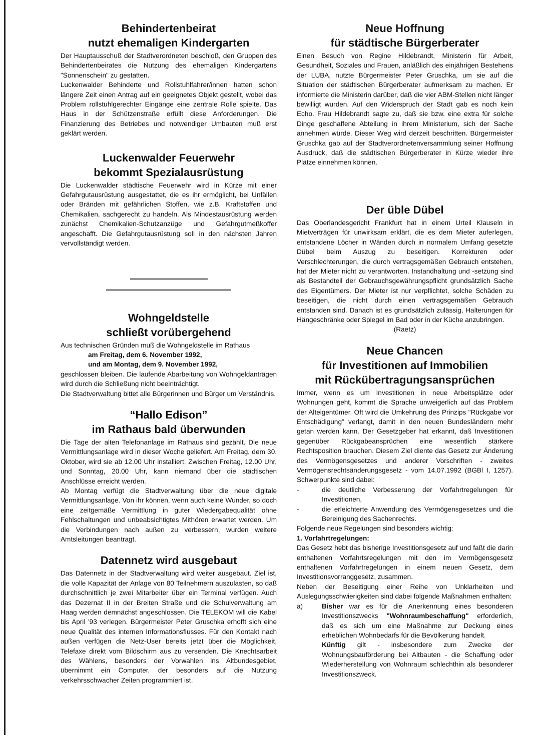Behindertenbeirat
nutzt ehemaligen Kindergarten
Der Hauptausschuß der Stadtverordneten beschloß, den Gruppen des Behindertenbeirates die Nutzung des ehemaligen Kindergartens "Sonnenschein" zu gestatten.
Luckenwalder Behinderte und Rollstuhlfahrer/innen hatten schon längere Zeit einen Antrag auf ein geeignetes Objekt gestellt, wobei das Problem rollstuhlgerechter Eingänge eine zentrale Rolle spielte. Das Haus in der Schützenstraße erfüllt diese Anforderungen. Die Finanzierung des Betriebes und notwendiger Umbauten muß erst geklärt werden.
Luckenwalder Feuerwehr
bekommt Spezialausrüstung
Die Luckenwalder städtische Feuerwehr wird in Kürze mit einer Gefahrgutausrüstung ausgestattet, die es ihr ermöglicht, bei Unfällen oder Bränden mit gefährlichen Stoffen, wie z.B. Kraftstoffen und Chemikalien, sachgerecht zu handeln. Als Mindestausrüstung werden zunächst Chemikalien-Schutzanzüge und Gefahrgutmeßkoffer angeschafft. Die Gefahrgutausrüstung soll in den nächsten Jahren vervollständigt werden.
Wohngeldstelle
schließt vorübergehend
Aus technischen Gründen muß die Wohngeldstelle im Rathaus
am Freitag, dem 6. November 1992,
und am Montag, dem 9. November 1992,
geschlossen bleiben. Die laufende Abarbeitung von Wohngeldanträgen wird durch die Schließung nicht beeinträchtigt.
Die Stadtverwaltung bittet alle Bürgerinnen und Bürger um Verständnis.
“Hallo Edison”
im Rathaus bald überwunden
Die Tage der alten Telefonanlage im Rathaus sind gezählt. Die neue Vermittlungsanlage wird in dieser Woche geliefert. Am Freitag, dem 30. Oktober, wird sie ab 12.00 Uhr installiert. Zwischen Freitag, 12.00 Uhr, und Sonntag, 20.00 Uhr, kann niemand über die städtischen Anschlüsse erreicht werden.
Ab Montag verfügt die Stadtverwaltung über die neue digitale Vermittlungsanlage. Von ihr können, wenn auch keine Wunder, so doch eine zeitgemäße Vermittlung in guter Wiedergabequalität ohne Fehlschaltungen und unbeabsichtigtes Mithören erwartet werden. Um die Verbindungen nach außen zu verbessern, wurden weitere Amtsleitungen beantragt.
Datennetz wird ausgebaut
Das Datennetz in der Stadtverwaltung wird weiter ausgebaut. Ziel ist, die volle Kapazität der Anlage von 80 Teilnehmern auszulasten, so daß durchschnittlich je zwei Mitarbeiter über ein Terminal verfügen. Auch das Dezernat II in der Breiten Straße und die Schulverwaltung am Haag werden demnächst angeschlossen. Die TELEKOM will die Kabel bis April '93 verlegen. Bürgermeister Peter Gruschka erhofft sich eine neue Qualität des internen Informationsflusses. Für den Kontakt nach außen verfügen die Netz-User bereits jetzt über die Möglichkeit, Telefaxe direkt vom Bildschirm aus zu versenden. Die Knechtsarbeit des Wählens, besonders der Vorwahlen ins Altbundesgebiet, übernimmt ein Computer, der besonders auf die Nutzung verkehrsschwacher Zeiten programmiert ist.
Neue Hoffnung
für städtische Bürgerberater
Einen Besuch von Regine Hildebrandt, Ministerin für Arbeit, Gesundheit, Soziales und Frauen, anläßlich des einjährigen Bestehens der LUBA, nutzte Bürgermeister Peter Gruschka, um sie auf die Situation der städtischen Bürgerberater aufmerksam zu machen. Er informierte die Ministerin darüber, daß die vier ABM-Stellen nicht länger bewilligt wurden. Auf den Widerspruch der Stadt gab es noch kein Echo. Frau Hildebrandt sagte zu, daß sie bzw. eine extra für solche Dinge geschaffene Abteilung in ihrem Ministerium, sich der Sache annehmen würde. Dieser Weg wird derzeit beschritten. Bürgermeister Gruschka gab auf der Stadtverordnetenversammlung seiner Hoffnung Ausdruck, daß die städtischen Bürgerberater in Kürze wieder ihre Plätze einnehmen können.
Der üble Dübel
Das Oberlandesgericht Frankfurt hat in einem Urteil Klauseln in Mietverträgen für unwirksam erklärt, die es dem Mieter auferlegen, entstandene Löcher in Wänden durch in normalem Umfang gesetzte Dübel beim Auszug zu beseitigen. Korrekturen oder Verschlechterungen, die durch vertragsgemäßen Gebrauch entstehen, hat der Mieter nicht zu verantworten. Instandhaltung und -setzung sind als Bestandteil der Gebrauchsgewährungspflicht grundsätzlich Sache des Eigentümers. Der Mieter ist nur verpflichtet, solche Schäden zu beseitigen, die nicht durch einen vertragsgemäßen Gebrauch entstanden sind. Danach ist es grundsätzlich zulässig, Halterungen für Hängeschränke oder Spiegel im Bad oder in der Küche anzubringen.
(Raetz)
Neue Chancen
für Investitionen auf Immobilien
mit Rückübertragungsansprüchen
Immer, wenn es um Investitionen in neue Arbeitsplätze oder Wohnungen geht, kommt die Sprache unweigerlich auf das Problem der Alteigentümer. Oft wird die Umkehrung des Prinzips "Rückgabe vor Entschädigung" verlangt, damit in den neuen Bundesländern mehr getan werden kann. Der Gesetzgeber hat erkannt, daß Investitionen gegenüber Rückgabeansprüchen eine wesentlich stärkere Rechtsposition brauchen. Diesem Ziel diente das Gesetz zur Änderung des Vermögensgesetzes und anderer Vorschriften - zweites Vermögensrechtsänderungsgesetz - vom 14.07.1992 (BGBl I, 1257). Schwerpunkte sind dabei:
- die deutliche Verbesserung der Vorfahrtregelungen für Investitionen,
- die erleichterte Anwendung des Vermögensgesetzes und die Bereinigung des Sachenrechts.
Folgende neue Regelungen sind besonders wichtig:
1. Vorfahrtregelungen:
Das Gesetz hebt das bisherige Investitionsgesetz auf und faßt die darin enthaltenen Vorfahrtsregelungen mit den im Vermögensgesetz enthaltenen Vorfahrtregelungen in einem neuen Gesetz, dem Investitionsvorranggesetz, zusammen.
Neben der Beseitigung einer Reihe von Unklarheiten und Auslegungsschwierigkeiten sind dabei folgende Maßnahmen enthalten:
a) Bisher war es für die Anerkennung eines besonderen Investitionszwecks "Wohnraumbeschaffung" erforderlich, daß es sich um eine Maßnahme zur Deckung eines erheblichen Wohnbedarfs für die Bevölkerung handelt.
Künftig gilt - insbesondere zum Zwecke der Wohnungsbauförderung bei Altbauten - die Schaffung oder Wiederherstellung von Wohnraum schlechthin als besonderer Investitionszweck.